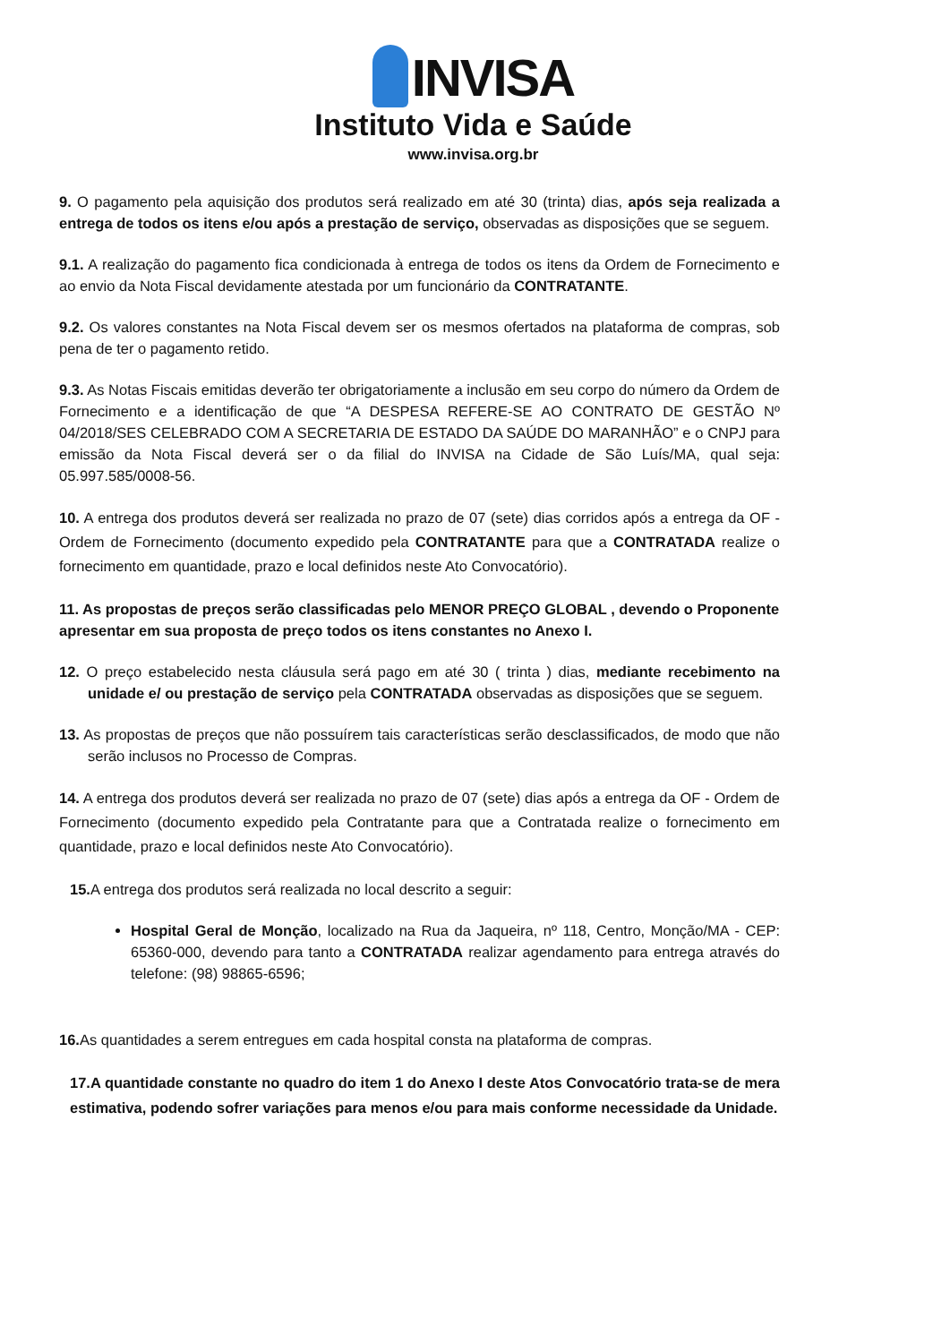INVISA
Instituto Vida e Saúde
www.invisa.org.br
9. O pagamento pela aquisição dos produtos será realizado em até 30 (trinta) dias, após seja realizada a entrega de todos os itens e/ou após a prestação de serviço, observadas as disposições que se seguem.
9.1. A realização do pagamento fica condicionada à entrega de todos os itens da Ordem de Fornecimento e ao envio da Nota Fiscal devidamente atestada por um funcionário da CONTRATANTE.
9.2. Os valores constantes na Nota Fiscal devem ser os mesmos ofertados na plataforma de compras, sob pena de ter o pagamento retido.
9.3. As Notas Fiscais emitidas deverão ter obrigatoriamente a inclusão em seu corpo do número da Ordem de Fornecimento e a identificação de que “A DESPESA REFERE-SE AO CONTRATO DE GESTÃO Nº 04/2018/SES CELEBRADO COM A SECRETARIA DE ESTADO DA SAÚDE DO MARANHÃO” e o CNPJ para emissão da Nota Fiscal deverá ser o da filial do INVISA na Cidade de São Luís/MA, qual seja: 05.997.585/0008-56.
10. A entrega dos produtos deverá ser realizada no prazo de 07 (sete) dias corridos após a entrega da OF - Ordem de Fornecimento (documento expedido pela CONTRATANTE para que a CONTRATADA realize o fornecimento em quantidade, prazo e local definidos neste Ato Convocatório).
11. As propostas de preços serão classificadas pelo MENOR PREÇO GLOBAL , devendo o Proponente apresentar em sua proposta de preço todos os itens constantes no Anexo I.
12. O preço estabelecido nesta cláusula será pago em até 30 ( trinta ) dias, mediante recebimento na unidade e/ ou prestação de serviço pela CONTRATADA observadas as disposições que se seguem.
13. As propostas de preços que não possuírem tais características serão desclassificados, de modo que não serão inclusos no Processo de Compras.
14. A entrega dos produtos deverá ser realizada no prazo de 07 (sete) dias após a entrega da OF - Ordem de Fornecimento (documento expedido pela Contratante para que a Contratada realize o fornecimento em quantidade, prazo e local definidos neste Ato Convocatório).
15. A entrega dos produtos será realizada no local descrito a seguir:
Hospital Geral de Monção, localizado na Rua da Jaqueira, nº 118, Centro, Monção/MA - CEP: 65360-000, devendo para tanto a CONTRATADA realizar agendamento para entrega através do telefone: (98) 98865-6596;
16. As quantidades a serem entregues em cada hospital consta na plataforma de compras.
17.A quantidade constante no quadro do item 1 do Anexo I deste Atos Convocatório trata-se de mera estimativa, podendo sofrer variações para menos e/ou para mais conforme necessidade da Unidade.